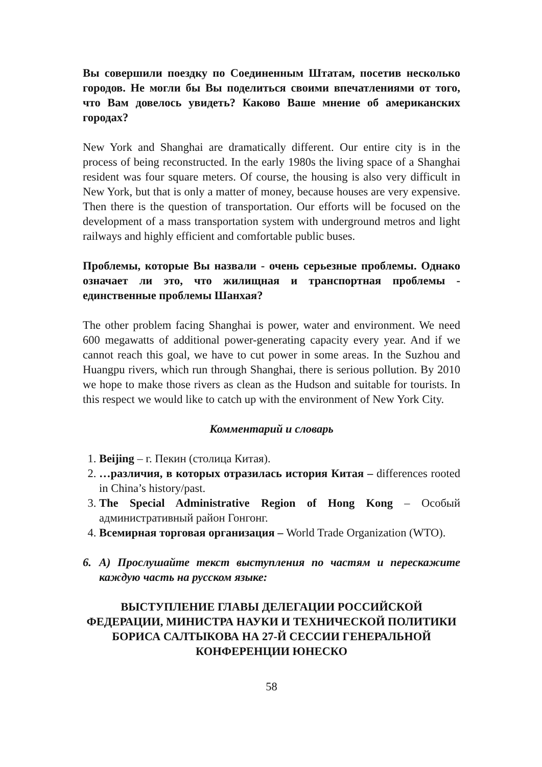Вы совершили поездку по Соединенным Штатам, посетив несколько городов. Не могли бы Вы поделиться своими впечатлениями от того, что Вам довелось увидеть? Каково Ваше мнение об американских городах?
New York and Shanghai are dramatically different. Our entire city is in the process of being reconstructed. In the early 1980s the living space of a Shanghai resident was four square meters. Of course, the housing is also very difficult in New York, but that is only a matter of money, because houses are very expensive. Then there is the question of transportation. Our efforts will be focused on the development of a mass transportation system with underground metros and light railways and highly efficient and comfortable public buses.
Проблемы, которые Вы назвали - очень серьезные проблемы. Однако означает ли это, что жилищная и транспортная проблемы - единственные проблемы Шанхая?
The other problem facing Shanghai is power, water and environment. We need 600 megawatts of additional power-generating capacity every year. And if we cannot reach this goal, we have to cut power in some areas. In the Suzhou and Huangpu rivers, which run through Shanghai, there is serious pollution. By 2010 we hope to make those rivers as clean as the Hudson and suitable for tourists. In this respect we would like to catch up with the environment of New York City.
Комментарий и словарь
1. Beijing – г. Пекин (столица Китая).
2. …различия, в которых отразилась история Китая – differences rooted in China’s history/past.
3. The Special Administrative Region of Hong Kong – Особый административный район Гонгонг.
4. Всемирная торговая организация – World Trade Organization (WTO).
6. А) Прослушайте текст выступления по частям и перескажите каждую часть на русском языке:
ВЫСТУПЛЕНИЕ ГЛАВЫ ДЕЛЕГАЦИИ РОССИЙСКОЙ ФЕДЕРАЦИИ, МИНИСТРА НАУКИ И ТЕХНИЧЕСКОЙ ПОЛИТИКИ БОРИСА САЛТЫКОВА НА 27-Й СЕССИИ ГЕНЕРАЛЬНОЙ КОНФЕРЕНЦИИ ЮНЕСКО
58